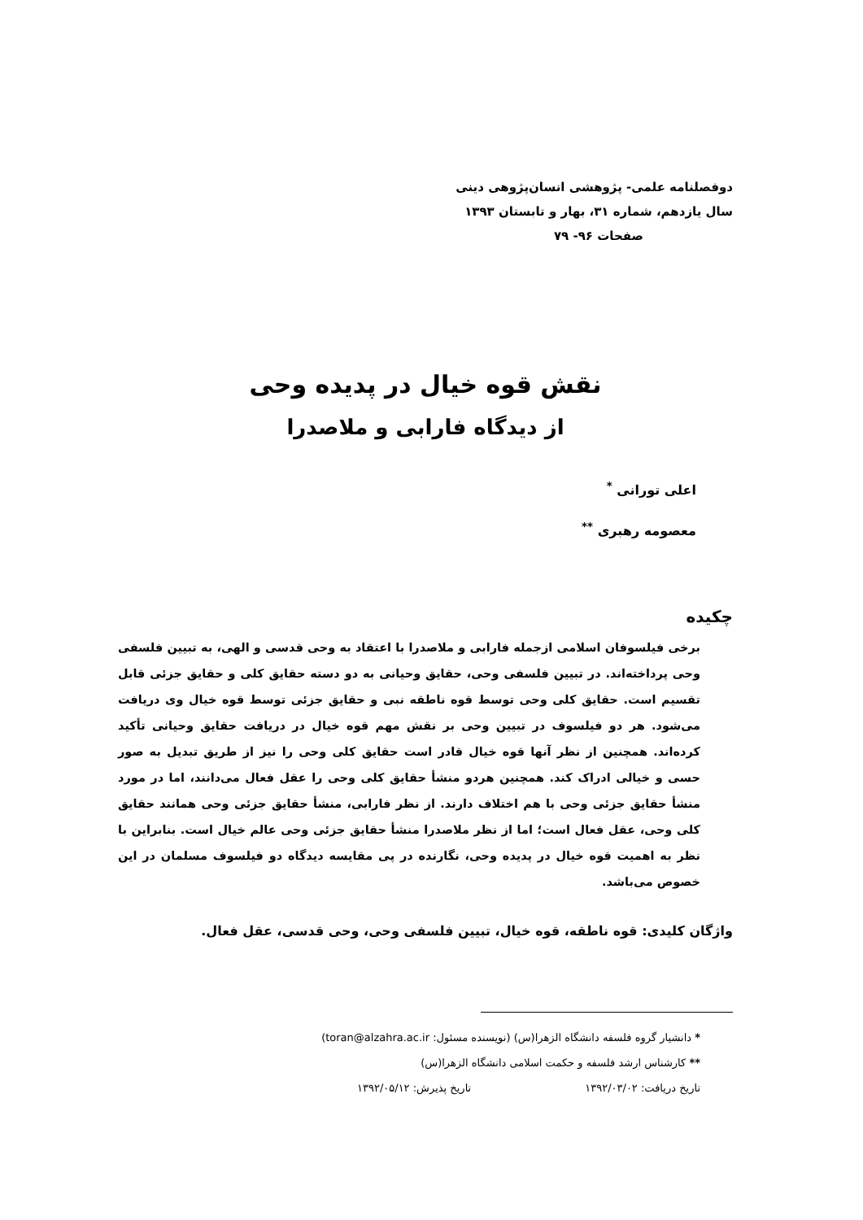دوفصلنامه علمی- پژوهشی انسان‌پژوهی دینی
سال یازدهم، شماره ۳۱، بهار و تابستان ۱۳۹۳
صفحات ۹۶- ۷۹
نقش قوه خیال در پدیده وحی
از دیدگاه فارابی و ملاصدرا
اعلی تورانی <sup>*</sup>
معصومه رهبری <sup>**</sup>
چکیده
برخی فیلسوفان اسلامی ازجمله فارابی و ملاصدرا با اعتقاد به وحی قدسی و الهی، به تبیین فلسفی وحی پرداخته‌اند. در تبیین فلسفی وحی، حقایق وحیانی به دو دسته حقایق کلی و حقایق جزئی قابل تقسیم است. حقایق کلی وحی توسط قوه ناطقه نبی و حقایق جزئی توسط قوه خیال وی دریافت می‌شود. هر دو فیلسوف در تبیین وحی بر نقش مهم قوه خیال در دریافت حقایق وحیانی تأکید کرده‌اند. همچنین از نظر آنها قوه خیال قادر است حقایق کلی وحی را نیز از طریق تبدیل به صور حسی و خیالی ادراک کند. همچنین هردو منشأ حقایق کلی وحی را عقل فعال می‌دانند، اما در مورد منشأ حقایق جزئی وحی با هم اختلاف دارند. از نظر فارابی، منشأ حقایق جزئی وحی همانند حقایق کلی وحی، عقل فعال است؛ اما از نظر ملاصدرا منشأ حقایق جزئی وحی عالم خیال است. بنابراین با نظر به اهمیت قوه خیال در پدیده وحی، نگارنده در پی مقایسه دیدگاه دو فیلسوف مسلمان در این خصوص می‌باشد.
واژگان کلیدی: قوه ناطقه، قوه خیال، تبیین فلسفی وحی، وحی قدسی، عقل فعال.
* دانشیار گروه فلسفه دانشگاه الزهرا(س) (نویسنده مسئول: toran@alzahra.ac.ir)
** کارشناس ارشد فلسفه و حکمت اسلامی دانشگاه الزهرا(س)
تاریخ دریافت: ۱۳۹۲/۰۳/۰۲ تاریخ پذیرش: ۱۳۹۲/۰۵/۱۲